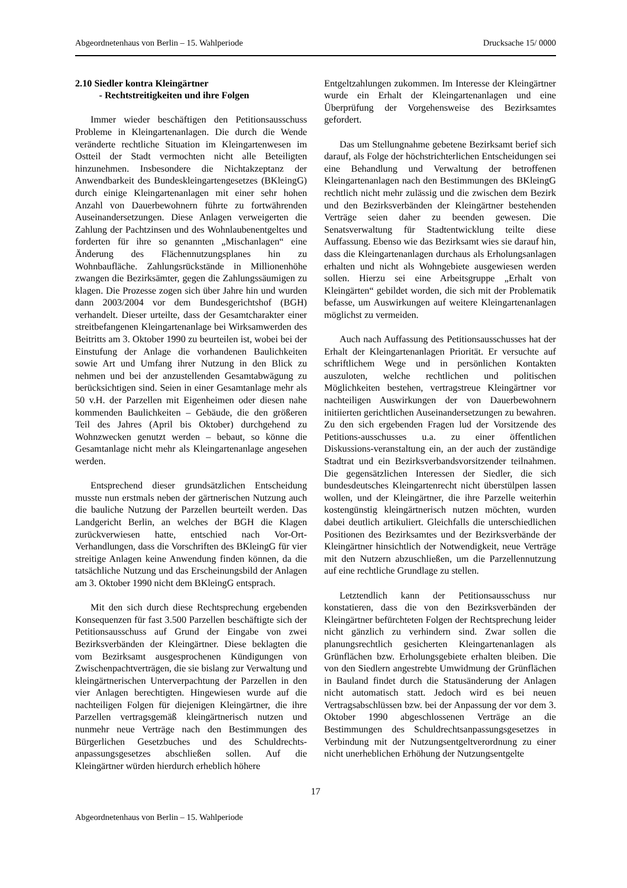Abgeordnetenhaus von Berlin – 15. Wahlperiode Drucksache 15/ 0000
2.10 Siedler kontra Kleingärtner
- Rechtstreitigkeiten und ihre Folgen
Immer wieder beschäftigen den Petitionsausschuss Probleme in Kleingartenanlagen. Die durch die Wende veränderte rechtliche Situation im Kleingartenwesen im Ostteil der Stadt vermochten nicht alle Beteiligten hinzunehmen. Insbesondere die Nichtakzeptanz der Anwendbarkeit des Bundeskleingartengesetzes (BKleingG) durch einige Kleingartenanlagen mit einer sehr hohen Anzahl von Dauerbewohnern führte zu fortwährenden Auseinandersetzungen. Diese Anlagen verweigerten die Zahlung der Pachtzinsen und des Wohnlaubenentgeltes und forderten für ihre so genannten „Mischanlagen“ eine Änderung des Flächennutzungsplanes hin zu Wohnbaufläche. Zahlungsrückstände in Millionenhöhe zwangen die Bezirksämter, gegen die Zahlungssäumigen zu klagen. Die Prozesse zogen sich über Jahre hin und wurden dann 2003/2004 vor dem Bundesgerichtshof (BGH) verhandelt. Dieser urteilte, dass der Gesamtcharakter einer streitbefangenen Kleingartenanlage bei Wirksamwerden des Beitritts am 3. Oktober 1990 zu beurteilen ist, wobei bei der Einstufung der Anlage die vorhandenen Baulichkeiten sowie Art und Umfang ihrer Nutzung in den Blick zu nehmen und bei der anzustellenden Gesamtabwägung zu berücksichtigen sind. Seien in einer Gesamtanlage mehr als 50 v.H. der Parzellen mit Eigenheimen oder diesen nahe kommenden Baulichkeiten – Gebäude, die den größeren Teil des Jahres (April bis Oktober) durchgehend zu Wohnzwecken genutzt werden – bebaut, so könne die Gesamtanlage nicht mehr als Kleingartenanlage angesehen werden.
Entsprechend dieser grundsätzlichen Entscheidung musste nun erstmals neben der gärtnerischen Nutzung auch die bauliche Nutzung der Parzellen beurteilt werden. Das Landgericht Berlin, an welches der BGH die Klagen zurückverwiesen hatte, entschied nach Vor-Ort-Verhandlungen, dass die Vorschriften des BKleingG für vier streitige Anlagen keine Anwendung finden können, da die tatsächliche Nutzung und das Erscheinungsbild der Anlagen am 3. Oktober 1990 nicht dem BKleingG entsprach.
Mit den sich durch diese Rechtsprechung ergebenden Konsequenzen für fast 3.500 Parzellen beschäftigte sich der Petitionsausschuss auf Grund der Eingabe von zwei Bezirksverbänden der Kleingärtner. Diese beklagten die vom Bezirksamt ausgesprochenen Kündigungen von Zwischenpachtverträgen, die sie bislang zur Verwaltung und kleingärtnerischen Unterverpachtung der Parzellen in den vier Anlagen berechtigten. Hingewiesen wurde auf die nachteiligen Folgen für diejenigen Kleingärtner, die ihre Parzellen vertragsgemäß kleingärtnerisch nutzen und nunmehr neue Verträge nach den Bestimmungen des Bürgerlichen Gesetzbuches und des Schuldrechts-anpassungsgesetzes abschließen sollen. Auf die Kleingärtner würden hierdurch erheblich höhere
Entgeltzahlungen zukommen. Im Interesse der Kleingärtner wurde ein Erhalt der Kleingartenanlagen und eine Überprüfung der Vorgehensweise des Bezirksamtes gefordert.
Das um Stellungnahme gebetene Bezirksamt berief sich darauf, als Folge der höchstrichterlichen Entscheidungen sei eine Behandlung und Verwaltung der betroffenen Kleingartenanlagen nach den Bestimmungen des BKleingG rechtlich nicht mehr zulässig und die zwischen dem Bezirk und den Bezirksverbänden der Kleingärtner bestehenden Verträge seien daher zu beenden gewesen. Die Senatsverwaltung für Stadtentwicklung teilte diese Auffassung. Ebenso wie das Bezirksamt wies sie darauf hin, dass die Kleingartenanlagen durchaus als Erholungsanlagen erhalten und nicht als Wohngebiete ausgewiesen werden sollen. Hierzu sei eine Arbeitsgruppe „Erhalt von Kleingärten“ gebildet worden, die sich mit der Problematik befasse, um Auswirkungen auf weitere Kleingartenanlagen möglichst zu vermeiden.
Auch nach Auffassung des Petitionsausschusses hat der Erhalt der Kleingartenanlagen Priorität. Er versuchte auf schriftlichem Wege und in persönlichen Kontakten auszuloten, welche rechtlichen und politischen Möglichkeiten bestehen, vertragstreue Kleingärtner vor nachteiligen Auswirkungen der von Dauerbewohnern initiierten gerichtlichen Auseinandersetzungen zu bewahren. Zu den sich ergebenden Fragen lud der Vorsitzende des Petitions-ausschusses u.a. zu einer öffentlichen Diskussions-veranstaltung ein, an der auch der zuständige Stadtrat und ein Bezirksverbandsvorsitzender teilnahmen. Die gegensätzlichen Interessen der Siedler, die sich bundesdeutsches Kleingartenrecht nicht überstülpen lassen wollen, und der Kleingärtner, die ihre Parzelle weiterhin kostengünstig kleingärtnerisch nutzen möchten, wurden dabei deutlich artikuliert. Gleichfalls die unterschiedlichen Positionen des Bezirksamtes und der Bezirksverbände der Kleingärtner hinsichtlich der Notwendigkeit, neue Verträge mit den Nutzern abzuschließen, um die Parzellennutzung auf eine rechtliche Grundlage zu stellen.
Letztendlich kann der Petitionsausschuss nur konstatieren, dass die von den Bezirksverbänden der Kleingärtner befürchteten Folgen der Rechtsprechung leider nicht gänzlich zu verhindern sind. Zwar sollen die planungsrechtlich gesicherten Kleingartenanlagen als Grünflächen bzw. Erholungsgebiete erhalten bleiben. Die von den Siedlern angestrebte Umwidmung der Grünflächen in Bauland findet durch die Statusänderung der Anlagen nicht automatisch statt. Jedoch wird es bei neuen Vertragsabschlüssen bzw. bei der Anpassung der vor dem 3. Oktober 1990 abgeschlossenen Verträge an die Bestimmungen des Schuldrechtsanpassungsgesetzes in Verbindung mit der Nutzungsentgeltverordnung zu einer nicht unerheblichen Erhöhung der Nutzungsentgelte
17
Abgeordnetenhaus von Berlin – 15. Wahlperiode